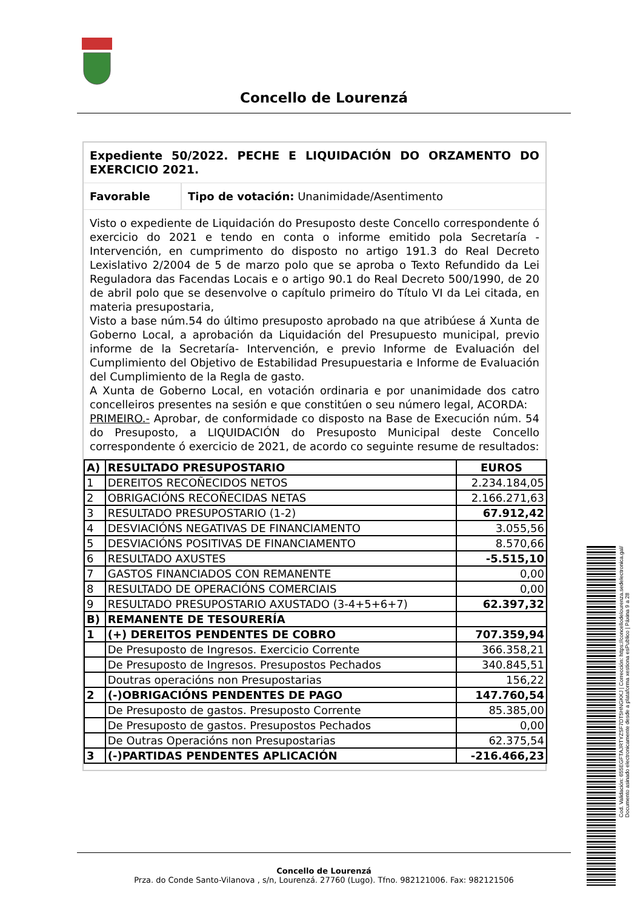Concello de Lourenzá
Expediente 50/2022. PECHE E LIQUIDACIÓN DO ORZAMENTO DO EXERCICIO 2021.
Favorable Tipo de votación: Unanimidade/Asentimento
Visto o expediente de Liquidación do Presuposto deste Concello correspondente ó exercicio do 2021 e tendo en conta o informe emitido pola Secretaría -Intervención, en cumprimento do disposto no artigo 191.3 do Real Decreto Lexislativo 2/2004 de 5 de marzo polo que se aproba o Texto Refundido da Lei Reguladora das Facendas Locais e o artigo 90.1 do Real Decreto 500/1990, de 20 de abril polo que se desenvolve o capítulo primeiro do Título VI da Lei citada, en materia presupostaria,
Visto a base núm.54 do último presuposto aprobado na que atribúese á Xunta de Goberno Local, a aprobación da Liquidación del Presupuesto municipal, previo informe de la Secretaría- Intervención, e previo Informe de Evaluación del Cumplimiento del Objetivo de Estabilidad Presupuestaria e Informe de Evaluación del Cumplimiento de la Regla de gasto.
A Xunta de Goberno Local, en votación ordinaria e por unanimidade dos catro concelleiros presentes na sesión e que constitúen o seu número legal, ACORDA:
PRIMEIRO.- Aprobar, de conformidade co disposto na Base de Execución núm. 54 do Presuposto, a LIQUIDACIÓN do Presuposto Municipal deste Concello correspondente ó exercicio de 2021, de acordo co seguinte resume de resultados:
| A) | RESULTADO PRESUPOSTARIO | EUROS |
| 1 | DEREITOS RECOÑECIDOS NETOS | 2.234.184,05 |
| 2 | OBRIGACIÓNS RECOÑECIDAS NETAS | 2.166.271,63 |
| 3 | RESULTADO PRESUPOSTARIO (1-2) | 67.912,42 |
| 4 | DESVIACIÓNS NEGATIVAS DE FINANCIAMENTO | 3.055,56 |
| 5 | DESVIACIÓNS POSITIVAS DE FINANCIAMENTO | 8.570,66 |
| 6 | RESULTADO AXUSTES | -5.515,10 |
| 7 | GASTOS FINANCIADOS CON REMANENTE | 0,00 |
| 8 | RESULTADO DE OPERACIÓNS COMERCIAIS | 0,00 |
| 9 | RESULTADO PRESUPOSTARIO AXUSTADO (3-4+5+6+7) | 62.397,32 |
| B) | REMANENTE DE TESOURERÍA | |
| 1 | (+) DEREITOS PENDENTES DE COBRO | 707.359,94 |
| | De Presuposto de Ingresos. Exercicio Corrente | 366.358,21 |
| | De Presuposto de Ingresos. Presupostos Pechados | 340.845,51 |
| | Doutras operacións non Presupostarias | 156,22 |
| 2 | (-)OBRIGACIÓNS PENDENTES DE PAGO | 147.760,54 |
| | De Presuposto de gastos. Presuposto Corrente | 85.385,00 |
| | De Presuposto de gastos. Presupostos Pechados | 0,00 |
| | De Outras Operacións non Presupostarias | 62.375,54 |
| 3 | (-)PARTIDAS PENDENTES APLICACIÓN | -216.466,23 |
Concello de Lourenzá
Prza. do Conde Santo-Vilanova , s/n, Lourenzá. 27760 (Lugo). Tfno. 982121006. Fax: 982121506
Cod. Validación: 655EGFTAJRTYZSF7DT5HNGKKJ | Corrección: https://concellodelourenza.sedelectronica.gal/
Documento asinado electronicamente desde a plataforma xestiona esPublico | Páxina 9 a 28